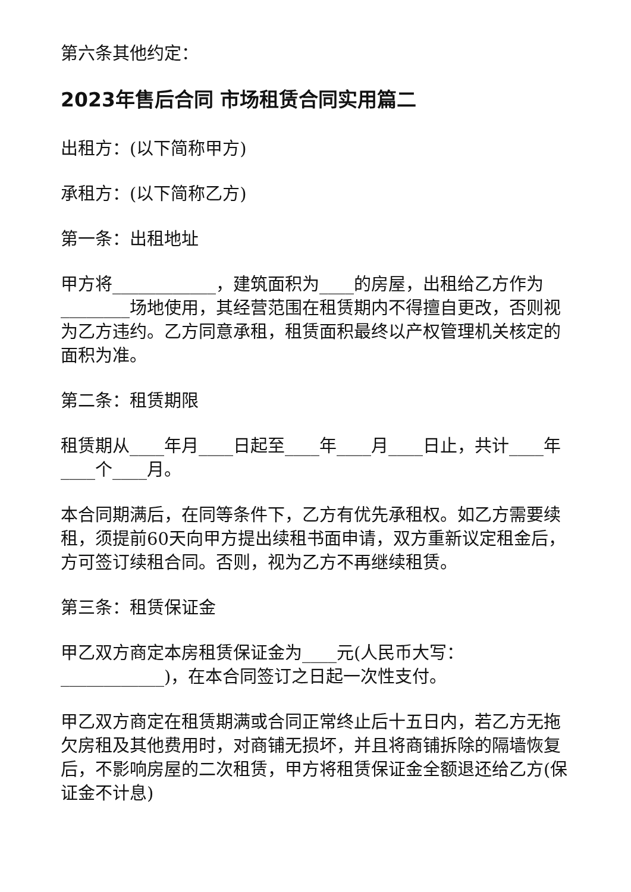第六条其他约定：
2023年售后合同 市场租赁合同实用篇二
出租方：(以下简称甲方)
承租方：(以下简称乙方)
第一条：出租地址
甲方将____________，建筑面积为____的房屋，出租给乙方作为________场地使用，其经营范围在租赁期内不得擅自更改，否则视为乙方违约。乙方同意承租，租赁面积最终以产权管理机关核定的面积为准。
第二条：租赁期限
租赁期从____年月____日起至____年____月____日止，共计____年____个____月。
本合同期满后，在同等条件下，乙方有优先承租权。如乙方需要续租，须提前60天向甲方提出续租书面申请，双方重新议定租金后，方可签订续租合同。否则，视为乙方不再继续租赁。
第三条：租赁保证金
甲乙双方商定本房租赁保证金为____元(人民币大写：____________)，在本合同签订之日起一次性支付。
甲乙双方商定在租赁期满或合同正常终止后十五日内，若乙方无拖欠房租及其他费用时，对商铺无损坏，并且将商铺拆除的隔墙恢复后，不影响房屋的二次租赁，甲方将租赁保证金全额退还给乙方(保证金不计息)